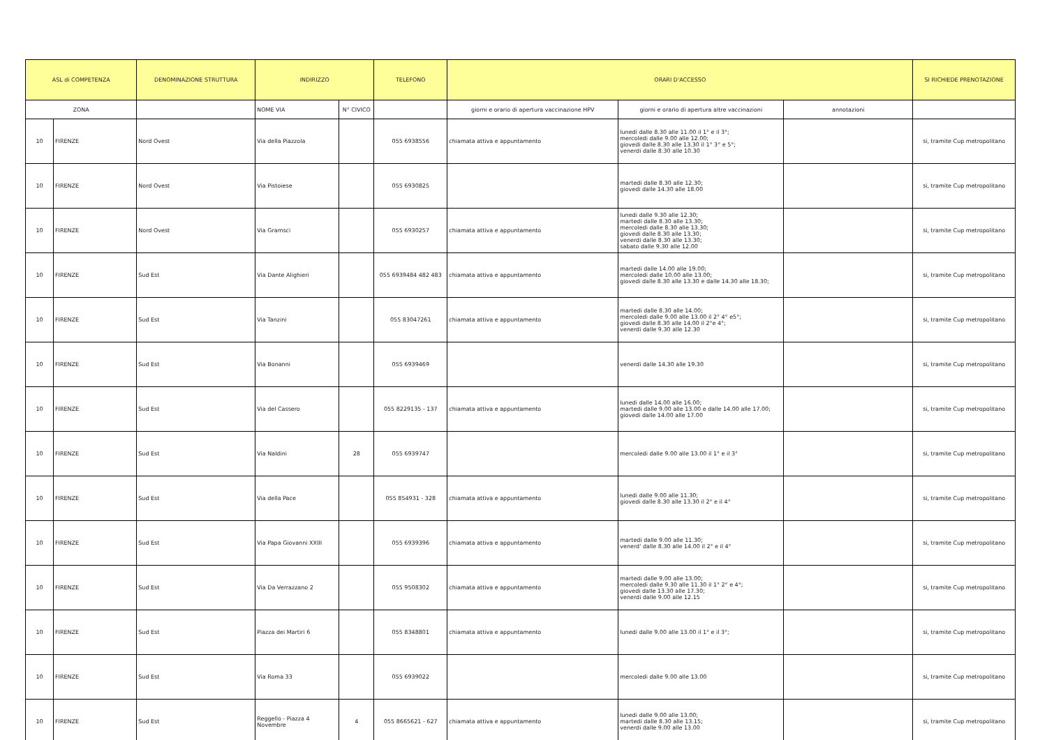| ASL di COMPETENZA | | DENOMINAZIONE STRUTTURA | INDIRIZZO | | TELEFONO | ORARI D'ACCESSO | | | SI RICHIEDE PRENOTAZIONE |
| --- | --- | --- | --- | --- | --- | --- | --- | --- | --- |
| ZONA | | | NOME VIA | N° CIVICO | | giorni e orario di apertura vaccinazione HPV | giorni e orario di apertura altre vaccinazioni | annotazioni | |
| 10 | FIRENZE | Nord Ovest | Via della Piazzola | | 055 6938556 | chiamata attiva e appuntamento | lunedi dalle 8.30 alle 11.00 il 1° e il 3°; mercoledi dalle 9.00 alle 12.00; giovedi dalle 8.30 alle 13.30 il 1° 3° e 5°; venerdi dalle 8.30 alle 10.30 | | si, tramite Cup metropolitano |
| 10 | FIRENZE | Nord Ovest | Via Pistoiese | | 055 6930825 | | martedi dalle 8.30 alle 12.30; giovedi dalle 14.30 alle 18.00 | | si, tramite Cup metropolitano |
| 10 | FIRENZE | Nord Ovest | Via Gramsci | | 055 6930257 | chiamata attiva e appuntamento | lunedi dalle 9.30 alle 12.30; martedi dalle 8.30 alle 13.30; mercoledi dalle 8.30 alle 13.30; giovedi dalle 8.30 alle 13.30; venerdi dalle 8.30 alle 13.30; sabato dalle 9.30 alle 12.00 | | si, tramite Cup metropolitano |
| 10 | FIRENZE | Sud Est | Via Dante Alighieri | | 055 6939484 482 483 | chiamata attiva e appuntamento | martedi dalle 14.00 alle 19.00; mercoledi dalle 10.00 alle 13.00; giovedi dalle 8.30 alle 13.30 e dalle 14.30 alle 18.30; | | si, tramite Cup metropolitano |
| 10 | FIRENZE | Sud Est | Via Tanzini | | 055 83047261 | chiamata attiva e appuntamento | martedi dalle 8.30 alle 14.00; mercoledi dalle 9.00 alle 13.00 il 2° 4° e5°; giovedi dalle 8.30 alle 14.00 il 2°e 4°; venerdi dalle 9.30 alle 12.30 | | si, tramite Cup metropolitano |
| 10 | FIRENZE | Sud Est | Via Bonanni | | 055 6939469 | | venerdi dalle 14.30 alle 19.30 | | si, tramite Cup metropolitano |
| 10 | FIRENZE | Sud Est | Via del Cassero | | 055 8229135 - 137 | chiamata attiva e appuntamento | lunedi dalle 14.00 alle 16.00; martedi dalle 9.00 alle 13.00 e dalle 14.00 alle 17.00; giovedi dalle 14.00 alle 17.00 | | si, tramite Cup metropolitano |
| 10 | FIRENZE | Sud Est | Via Naldini | 28 | 055 6939747 | | mercoledi dalle 9.00 alle 13.00 il 1° e il 3° | | si, tramite Cup metropolitano |
| 10 | FIRENZE | Sud Est | Via della Pace | | 055 854931 - 328 | chiamata attiva e appuntamento | lunedi dalle 9.00 alle 11.30; giovedi dalle 8.30 alle 13.30 il 2° e il 4° | | si, tramite Cup metropolitano |
| 10 | FIRENZE | Sud Est | Via Papa Giovanni XXIII | | 055 6939396 | chiamata attiva e appuntamento | martedi dalle 9.00 alle 11.30; venerd' dalle 8.30 alle 14.00 il 2° e il 4° | | si, tramite Cup metropolitano |
| 10 | FIRENZE | Sud Est | Via Da Verrazzano 2 | | 055 9508302 | chiamata attiva e appuntamento | martedi dalle 9.00 alle 13.00; mercoledi dalle 9.30 alle 11.30 il 1° 2° e 4°; giovedi dalle 13.30 alle 17.30; venerdi dalle 9.00 alle 12.15 | | si, tramite Cup metropolitano |
| 10 | FIRENZE | Sud Est | Piazza dei Martiri 6 | | 055 8348801 | chiamata attiva e appuntamento | lunedi dalle 9.00 alle 13.00 il 1° e il 3°; | | si, tramite Cup metropolitano |
| 10 | FIRENZE | Sud Est | Via Roma 33 | | 055 6939022 | | mercoledi dalle 9.00 alle 13.00 | | si, tramite Cup metropolitano |
| 10 | FIRENZE | Sud Est | Reggello - Piazza 4 Novembre | 4 | 055 8665621 - 627 | chiamata attiva e appuntamento | lunedi dalle 9.00 alle 13.00; martedi dalle 8.30 alle 13.15; venerdi dalle 9.00 alle 13.00 | | si, tramite Cup metropolitano |